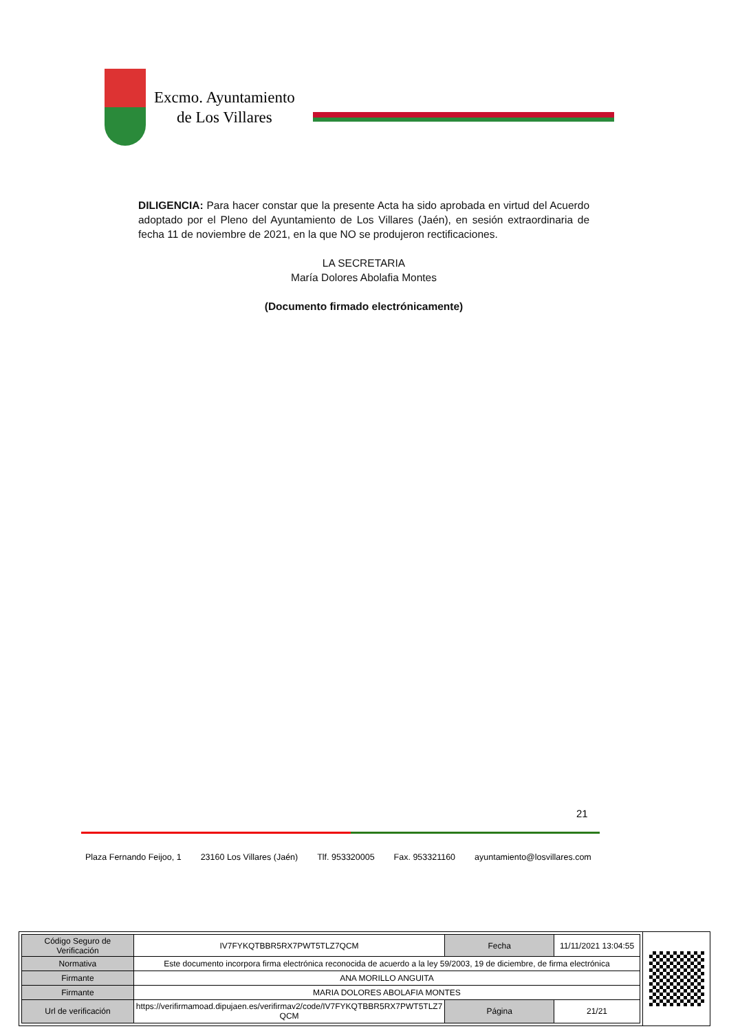Excmo. Ayuntamiento
de Los Villares
DILIGENCIA: Para hacer constar que la presente Acta ha sido aprobada en virtud del Acuerdo adoptado por el Pleno del Ayuntamiento de Los Villares (Jaén), en sesión extraordinaria de fecha 11 de noviembre de 2021, en la que NO se produjeron rectificaciones.
LA SECRETARIA
María Dolores Abolafia Montes
(Documento firmado electrónicamente)
21
Plaza Fernando Feijoo, 1 23160 Los Villares (Jaén) Tlf. 953320005 Fax. 953321160 ayuntamiento@losvillares.com
| Código Seguro de Verificación | IV7FYKQTBBR5RX7PWT5TLZ7QCM | Fecha | 11/11/2021 13:04:55 |
| Normativa | Este documento incorpora firma electrónica reconocida de acuerdo a la ley 59/2003, 19 de diciembre, de firma electrónica | | |
| Firmante | ANA MORILLO ANGUITA | | |
| Firmante | MARIA DOLORES ABOLAFIA MONTES | | |
| Url de verificación | https://verifirmamoad.dipujaen.es/verifirmav2/code/IV7FYKQTBBR5RX7PWT5TLZ7 QCM | Página | 21/21 |